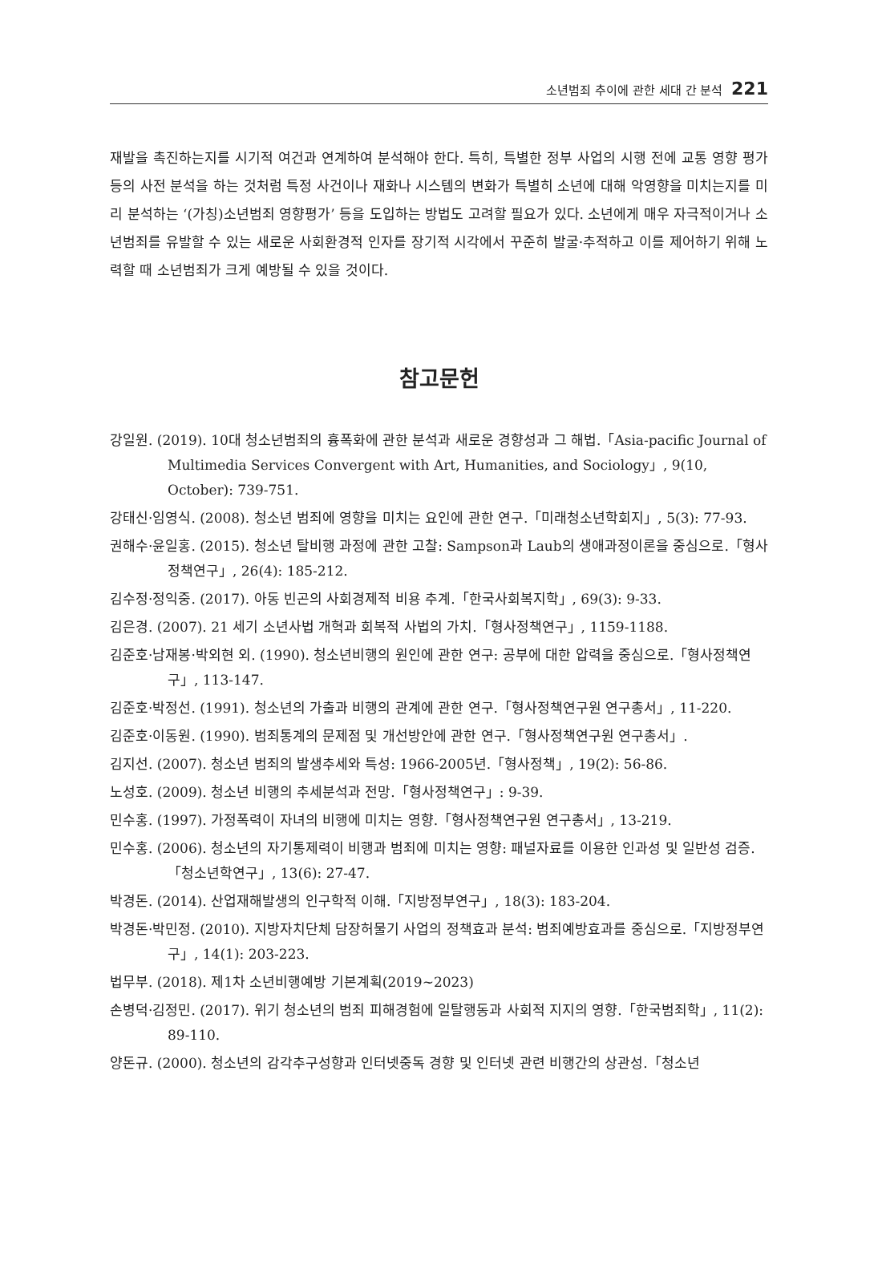소년범죄 추이에 관한 세대 간 분석 221
재발을 촉진하는지를 시기적 여건과 연계하여 분석해야 한다. 특히, 특별한 정부 사업의 시행 전에 교통 영향 평가 등의 사전 분석을 하는 것처럼 특정 사건이나 재화나 시스템의 변화가 특별히 소년에 대해 악영향을 미치는지를 미리 분석하는 ‘(가칭)소년범죄 영향평가’ 등을 도입하는 방법도 고려할 필요가 있다. 소년에게 매우 자극적이거나 소년범죄를 유발할 수 있는 새로운 사회환경적 인자를 장기적 시각에서 꾸준히 발굴·추적하고 이를 제어하기 위해 노력할 때 소년범죄가 크게 예방될 수 있을 것이다.
참고문헌
강일원. (2019). 10대 청소년범죄의 흉폭화에 관한 분석과 새로운 경향성과 그 해법.「Asia-pacific Journal of Multimedia Services Convergent with Art, Humanities, and Sociology」, 9(10, October): 739-751.
강태신·임영식. (2008). 청소년 범죄에 영향을 미치는 요인에 관한 연구.「미래청소년학회지」, 5(3): 77-93.
권해수·윤일홍. (2015). 청소년 탈비행 과정에 관한 고찰: Sampson과 Laub의 생애과정이론을 중심으로.「형사정책연구」, 26(4): 185-212.
김수정·정익중. (2017). 아동 빈곤의 사회경제적 비용 추계.「한국사회복지학」, 69(3): 9-33.
김은경. (2007). 21 세기 소년사법 개혁과 회복적 사법의 가치.「형사정책연구」, 1159-1188.
김준호·남재봉·박외현 외. (1990). 청소년비행의 원인에 관한 연구: 공부에 대한 압력을 중심으로.「형사정책연구」, 113-147.
김준호·박정선. (1991). 청소년의 가출과 비행의 관계에 관한 연구.「형사정책연구원 연구총서」, 11-220.
김준호·이동원. (1990). 범죄통계의 문제점 및 개선방안에 관한 연구.「형사정책연구원 연구총서」.
김지선. (2007). 청소년 범죄의 발생추세와 특성: 1966-2005년.「형사정책」, 19(2): 56-86.
노성호. (2009). 청소년 비행의 추세분석과 전망.「형사정책연구」: 9-39.
민수홍. (1997). 가정폭력이 자녀의 비행에 미치는 영향.「형사정책연구원 연구총서」, 13-219.
민수홍. (2006). 청소년의 자기통제력이 비행과 범죄에 미치는 영향: 패널자료를 이용한 인과성 및 일반성 검증.「청소년학연구」, 13(6): 27-47.
박경돈. (2014). 산업재해발생의 인구학적 이해.「지방정부연구」, 18(3): 183-204.
박경돈·박민정. (2010). 지방자치단체 담장허물기 사업의 정책효과 분석: 범죄예방효과를 중심으로.「지방정부연구」, 14(1): 203-223.
법무부. (2018). 제1차 소년비행예방 기본계획(2019~2023)
손병덕·김정민. (2017). 위기 청소년의 범죄 피해경험에 일탈행동과 사회적 지지의 영향.「한국범죄학」, 11(2): 89-110.
양돈규. (2000). 청소년의 감각추구성향과 인터넷중독 경향 및 인터넷 관련 비행간의 상관성.「청소년